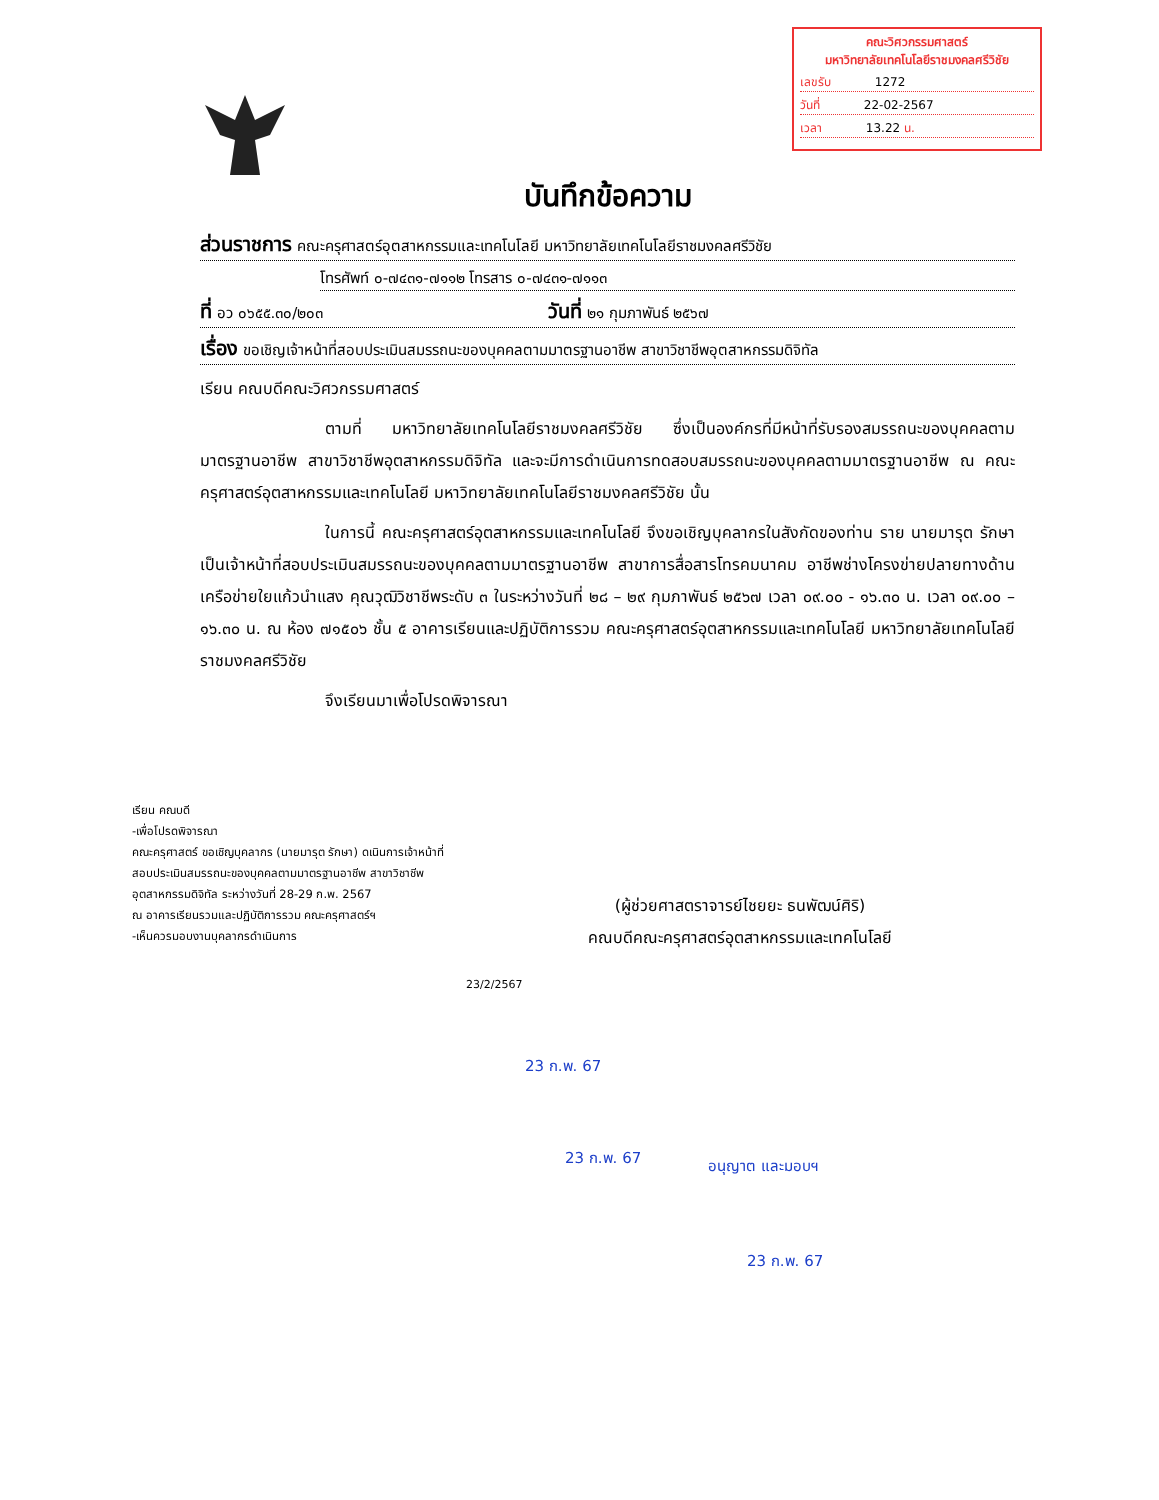คณะวิศวกรรมศาสตร์
มหาวิทยาลัยเทคโนโลยีราชมงคลศรีวิชัย
เลขรับ 1272
วันที่ 22-02-2567
เวลา 13.22 น.
บันทึกข้อความ
ส่วนราชการ คณะครุศาสตร์อุตสาหกรรมและเทคโนโลยี มหาวิทยาลัยเทคโนโลยีราชมงคลศรีวิชัย
โทรศัพท์ ๐-๗๔๓๑-๗๑๑๒ โทรสาร ๐-๗๔๓๑-๗๑๑๓
ที่ อว ๐๖๕๕.๓๐/๒๐๓ วันที่ ๒๑ กุมภาพันธ์ ๒๕๖๗
เรื่อง ขอเชิญเจ้าหน้าที่สอบประเมินสมรรถนะของบุคคลตามมาตรฐานอาชีพ สาขาวิชาชีพอุตสาหกรรมดิจิทัล
เรียน คณบดีคณะวิศวกรรมศาสตร์
ตามที่ มหาวิทยาลัยเทคโนโลยีราชมงคลศรีวิชัย ซึ่งเป็นองค์กรที่มีหน้าที่รับรองสมรรถนะของบุคคลตามมาตรฐานอาชีพ สาขาวิชาชีพอุตสาหกรรมดิจิทัล และจะมีการดำเนินการทดสอบสมรรถนะของบุคคลตามมาตรฐานอาชีพ ณ คณะครุศาสตร์อุตสาหกรรมและเทคโนโลยี มหาวิทยาลัยเทคโนโลยีราชมงคลศรีวิชัย นั้น
ในการนี้ คณะครุศาสตร์อุตสาหกรรมและเทคโนโลยี จึงขอเชิญบุคลากรในสังกัดของท่าน ราย นายมารุต รักษา เป็นเจ้าหน้าที่สอบประเมินสมรรถนะของบุคคลตามมาตรฐานอาชีพ สาขาการสื่อสารโทรคมนาคม อาชีพช่างโครงข่ายปลายทางด้านเครือข่ายใยแก้วนำแสง คุณวุฒิวิชาชีพระดับ ๓ ในระหว่างวันที่ ๒๘ – ๒๙ กุมภาพันธ์ ๒๕๖๗ เวลา ๐๙.๐๐ - ๑๖.๓๐ น. เวลา ๐๙.๐๐ – ๑๖.๓๐ น. ณ ห้อง ๗๑๕๐๖ ชั้น ๕ อาคารเรียนและปฏิบัติการรวม คณะครุศาสตร์อุตสาหกรรมและเทคโนโลยี มหาวิทยาลัยเทคโนโลยีราชมงคลศรีวิชัย
จึงเรียนมาเพื่อโปรดพิจารณา
เรียน คณบดี
-เพื่อโปรดพิจารณา
คณะครุศาสตร์ ขอเชิญบุคลากร (นายมารุต รักษา) ดเนินการเจ้าหน้าที่
สอบประเมินสมรรถนะของบุคคลตามมาตรฐานอาชีพ สาขาวิชาชีพ
อุตสาหกรรมดิจิทัล ระหว่างวันที่ 28-29 ก.พ. 2567
ณ อาคารเรียนรวมและปฏิบัติการรวม คณะครุศาสตร์ฯ
-เห็นควรมอบงานบุคลากรดำเนินการ
(ผู้ช่วยศาสตราจารย์ไชยยะ ธนพัฒน์ศิริ)
คณบดีคณะครุศาสตร์อุตสาหกรรมและเทคโนโลยี
23/2/2567
23 ก.พ. 67
23 ก.พ. 67 อนุญาต และมอบฯ
23 ก.พ. 67